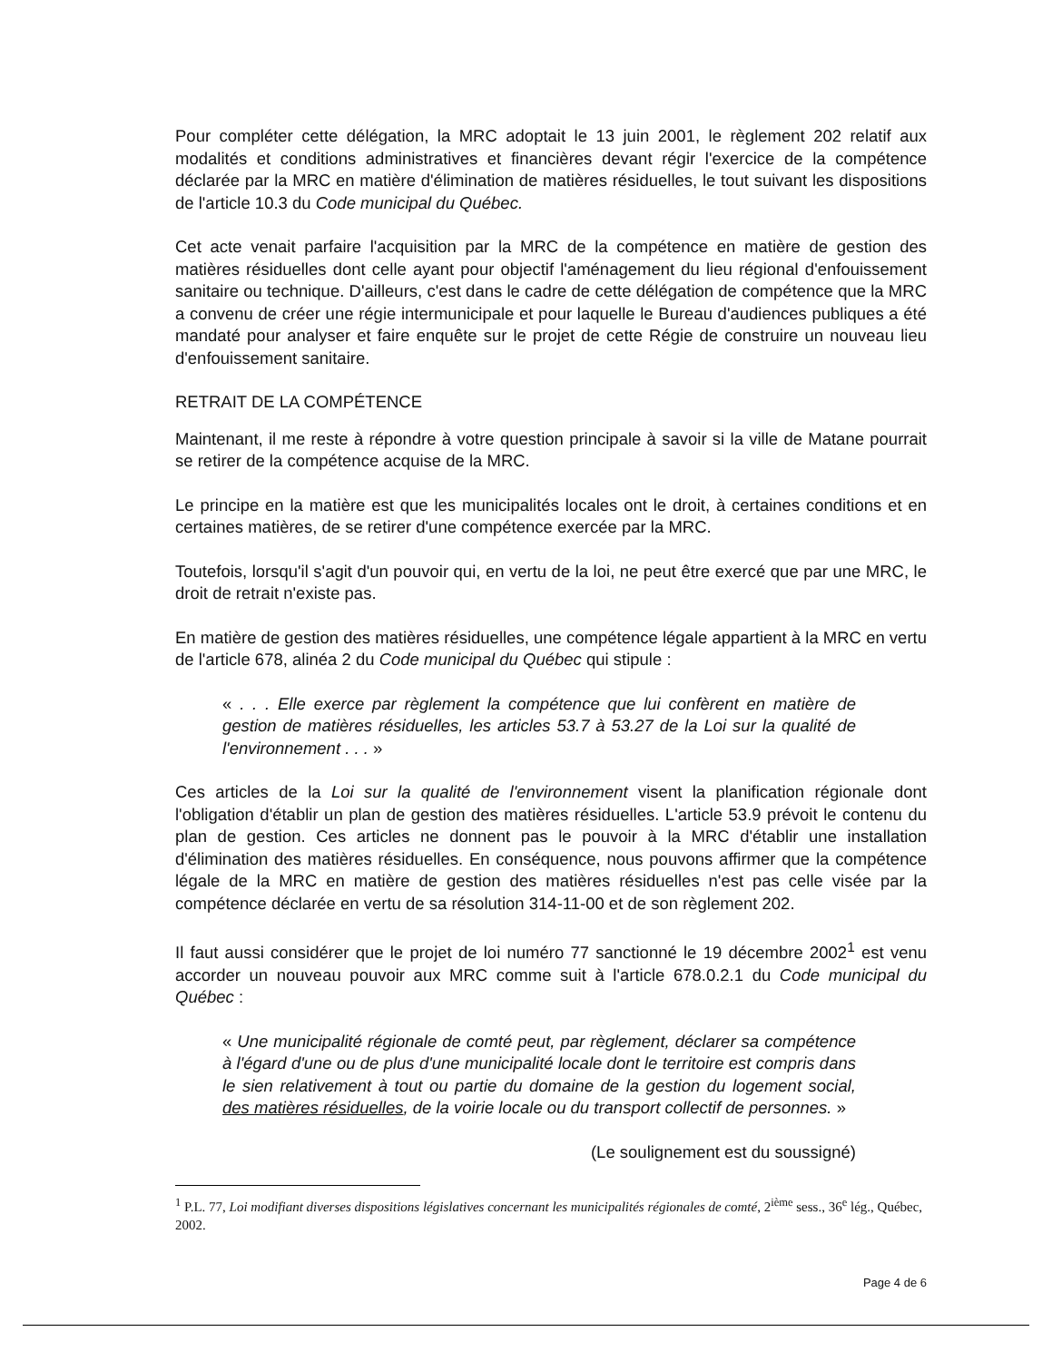Pour compléter cette délégation, la MRC adoptait le 13 juin 2001, le règlement 202 relatif aux modalités et conditions administratives et financières devant régir l'exercice de la compétence déclarée par la MRC en matière d'élimination de matières résiduelles, le tout suivant les dispositions de l'article 10.3 du Code municipal du Québec.
Cet acte venait parfaire l'acquisition par la MRC de la compétence en matière de gestion des matières résiduelles dont celle ayant pour objectif l'aménagement du lieu régional d'enfouissement sanitaire ou technique. D'ailleurs, c'est dans le cadre de cette délégation de compétence que la MRC a convenu de créer une régie intermunicipale et pour laquelle le Bureau d'audiences publiques a été mandaté pour analyser et faire enquête sur le projet de cette Régie de construire un nouveau lieu d'enfouissement sanitaire.
RETRAIT DE LA COMPÉTENCE
Maintenant, il me reste à répondre à votre question principale à savoir si la ville de Matane pourrait se retirer de la compétence acquise de la MRC.
Le principe en la matière est que les municipalités locales ont le droit, à certaines conditions et en certaines matières, de se retirer d'une compétence exercée par la MRC.
Toutefois, lorsqu'il s'agit d'un pouvoir qui, en vertu de la loi, ne peut être exercé que par une MRC, le droit de retrait n'existe pas.
En matière de gestion des matières résiduelles, une compétence légale appartient à la MRC en vertu de l'article 678, alinéa 2 du Code municipal du Québec qui stipule :
« . . . Elle exerce par règlement la compétence que lui confèrent en matière de gestion de matières résiduelles, les articles 53.7 à 53.27 de la Loi sur la qualité de l'environnement . . . »
Ces articles de la Loi sur la qualité de l'environnement visent la planification régionale dont l'obligation d'établir un plan de gestion des matières résiduelles. L'article 53.9 prévoit le contenu du plan de gestion. Ces articles ne donnent pas le pouvoir à la MRC d'établir une installation d'élimination des matières résiduelles. En conséquence, nous pouvons affirmer que la compétence légale de la MRC en matière de gestion des matières résiduelles n'est pas celle visée par la compétence déclarée en vertu de sa résolution 314-11-00 et de son règlement 202.
Il faut aussi considérer que le projet de loi numéro 77 sanctionné le 19 décembre 2002<sup>1</sup> est venu accorder un nouveau pouvoir aux MRC comme suit à l'article 678.0.2.1 du Code municipal du Québec :
« Une municipalité régionale de comté peut, par règlement, déclarer sa compétence à l'égard d'une ou de plus d'une municipalité locale dont le territoire est compris dans le sien relativement à tout ou partie du domaine de la gestion du logement social, des matières résiduelles, de la voirie locale ou du transport collectif de personnes. »
(Le soulignement est du soussigné)
<sup>1</sup> P.L. 77, Loi modifiant diverses dispositions législatives concernant les municipalités régionales de comté, 2<sup>ième</sup> sess., 36<sup>e</sup> lég., Québec, 2002.
Page 4 de 6